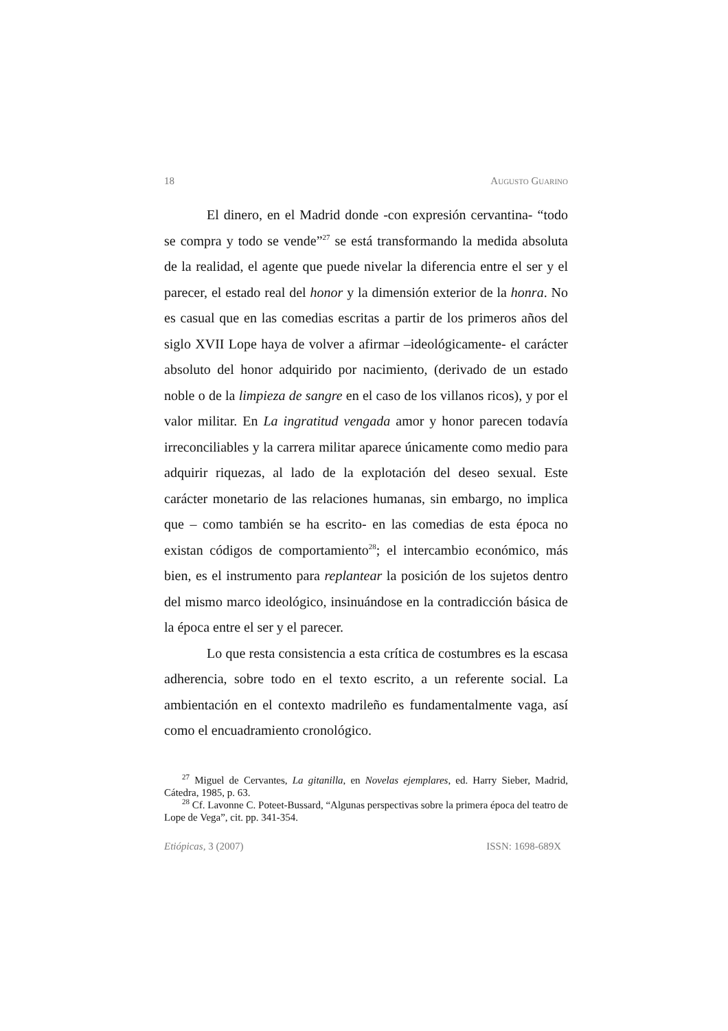18 AUGUSTO GUARINO
El dinero, en el Madrid donde -con expresión cervantina- “todo se compra y todo se vende”<sup>27</sup> se está transformando la medida absoluta de la realidad, el agente que puede nivelar la diferencia entre el ser y el parecer, el estado real del honor y la dimensión exterior de la honra. No es casual que en las comedias escritas a partir de los primeros años del siglo XVII Lope haya de volver a afirmar –ideológicamente- el carácter absoluto del honor adquirido por nacimiento, (derivado de un estado noble o de la limpieza de sangre en el caso de los villanos ricos), y por el valor militar. En La ingratitud vengada amor y honor parecen todavía irreconciliables y la carrera militar aparece únicamente como medio para adquirir riquezas, al lado de la explotación del deseo sexual. Este carácter monetario de las relaciones humanas, sin embargo, no implica que – como también se ha escrito- en las comedias de esta época no existan códigos de comportamiento<sup>28</sup>; el intercambio económico, más bien, es el instrumento para replantear la posición de los sujetos dentro del mismo marco ideológico, insinuándose en la contradicción básica de la época entre el ser y el parecer.
Lo que resta consistencia a esta crítica de costumbres es la escasa adherencia, sobre todo en el texto escrito, a un referente social. La ambientación en el contexto madrileño es fundamentalmente vaga, así como el encuadramiento cronológico.
<sup>27</sup> Miguel de Cervantes, La gitanilla, en Novelas ejemplares, ed. Harry Sieber, Madrid, Cátedra, 1985, p. 63.
<sup>28</sup> Cf. Lavonne C. Poteet-Bussard, “Algunas perspectivas sobre la primera época del teatro de Lope de Vega”, cit. pp. 341-354.
Etiópicas, 3 (2007) ISSN: 1698-689X